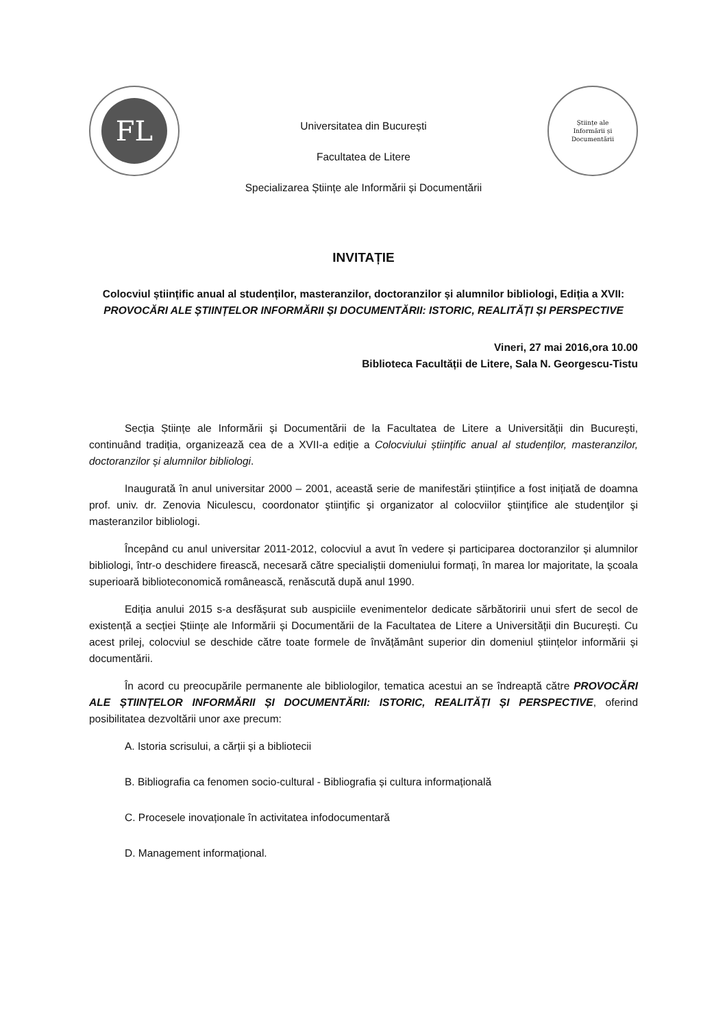FL
Universitatea din București
Facultatea de Litere
Specializarea Științe ale Informării și Documentării
Științe ale
Informării și
Documentării
INVITAȚIE
Colocviul științific anual al studenților, masteranzilor, doctoranzilor și alumnilor bibliologi, Ediția a XVII: PROVOCĂRI ALE ȘTIINȚELOR INFORMĂRII ȘI DOCUMENTĂRII: ISTORIC, REALITĂȚI ȘI PERSPECTIVE
Vineri, 27 mai 2016,ora 10.00
Biblioteca Facultății de Litere, Sala N. Georgescu-Tistu
Secția Științe ale Informării și Documentării de la Facultatea de Litere a Universității din București, continuând tradiția, organizează cea de a XVII-a ediție a Colocviului științific anual al studenților, masteranzilor, doctoranzilor și alumnilor bibliologi.
Inaugurată în anul universitar 2000 – 2001, această serie de manifestări științifice a fost inițiată de doamna prof. univ. dr. Zenovia Niculescu, coordonator ştiinţific şi organizator al colocviilor ştiinţifice ale studenţilor şi masteranzilor bibliologi.
Începând cu anul universitar 2011-2012, colocviul a avut în vedere și participarea doctoranzilor și alumnilor bibliologi, într-o deschidere firească, necesară către specialiștii domeniului formați, în marea lor majoritate, la școala superioară biblioteconomică românească, renăscută după anul 1990.
Ediția anului 2015 s-a desfășurat sub auspiciile evenimentelor dedicate sărbătoririi unui sfert de secol de existență a secției Științe ale Informării și Documentării de la Facultatea de Litere a Universității din București. Cu acest prilej, colocviul se deschide către toate formele de învățământ superior din domeniul științelor informării și documentării.
În acord cu preocupările permanente ale bibliologilor, tematica acestui an se îndreaptă către PROVOCĂRI ALE ȘTIINȚELOR INFORMĂRII ȘI DOCUMENTĂRII: ISTORIC, REALITĂȚI ȘI PERSPECTIVE, oferind posibilitatea dezvoltării unor axe precum:
A. Istoria scrisului, a cărții și a bibliotecii
B. Bibliografia ca fenomen socio-cultural - Bibliografia și cultura informațională
C. Procesele inovaționale în activitatea infodocumentară
D. Management informațional.